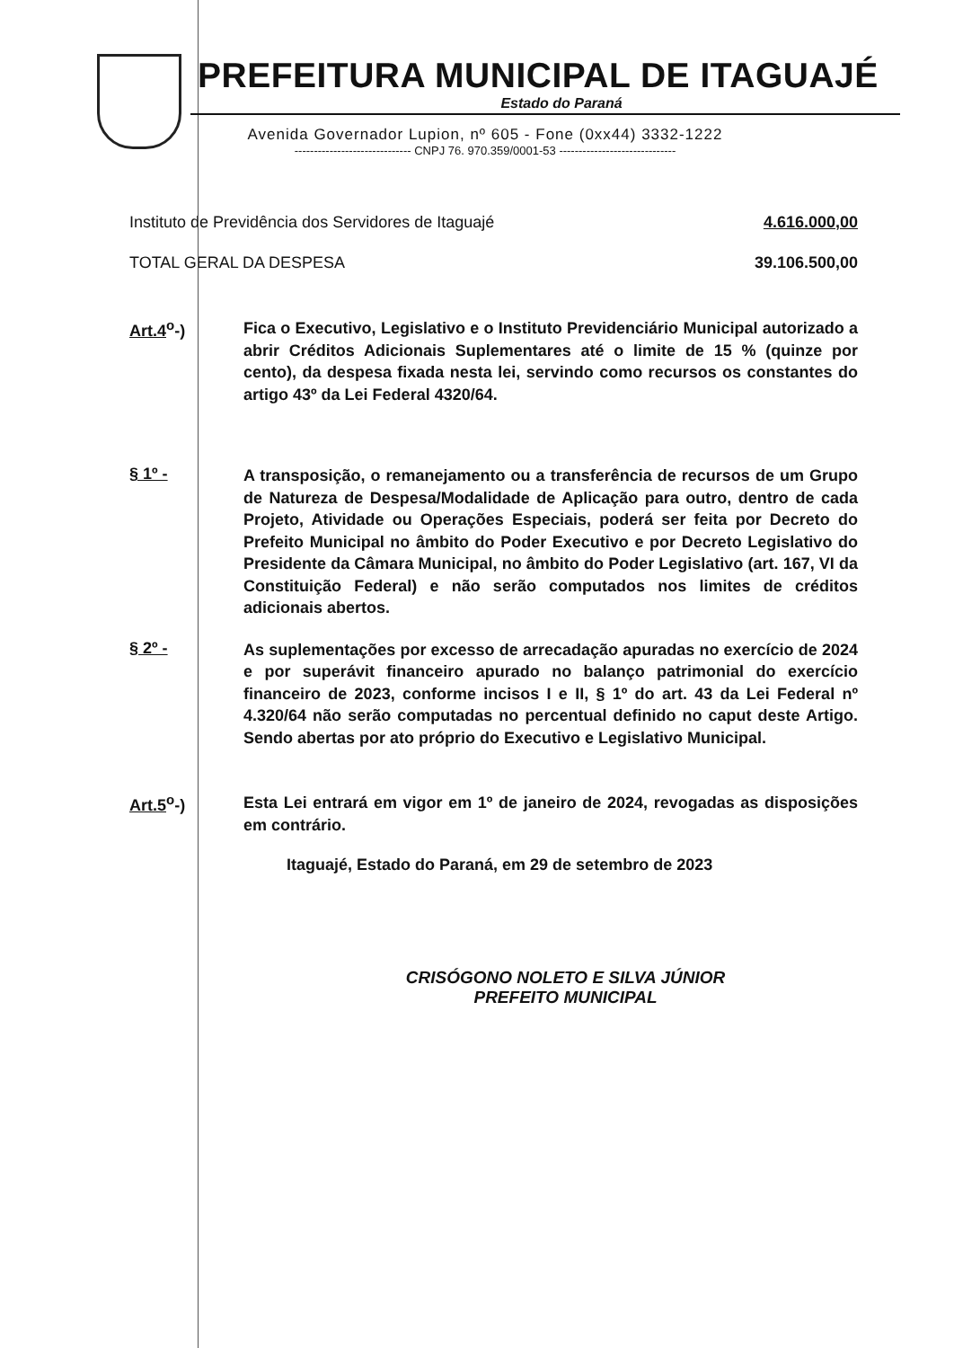PREFEITURA MUNICIPAL DE ITAGUAJÉ
Estado do Paraná
Avenida Governador Lupion, nº 605 - Fone (0xx44) 3332-1222
------------------------------ CNPJ 76. 970.359/0001-53 ------------------------------
Instituto de Previdência dos Servidores de Itaguajé 4.616.000,00
TOTAL GERAL DA DESPESA 39.106.500,00
Art.4<sup>o</sup>-)
Fica o Executivo, Legislativo e o Instituto Previdenciário Municipal autorizado a abrir Créditos Adicionais Suplementares até o limite de 15 % (quinze por cento), da despesa fixada nesta lei, servindo como recursos os constantes do artigo 43º da Lei Federal 4320/64.
§ 1º -
A transposição, o remanejamento ou a transferência de recursos de um Grupo de Natureza de Despesa/Modalidade de Aplicação para outro, dentro de cada Projeto, Atividade ou Operações Especiais, poderá ser feita por Decreto do Prefeito Municipal no âmbito do Poder Executivo e por Decreto Legislativo do Presidente da Câmara Municipal, no âmbito do Poder Legislativo (art. 167, VI da Constituição Federal) e não serão computados nos limites de créditos adicionais abertos.
§ 2º -
As suplementações por excesso de arrecadação apuradas no exercício de 2024 e por superávit financeiro apurado no balanço patrimonial do exercício financeiro de 2023, conforme incisos I e II, § 1º do art. 43 da Lei Federal nº 4.320/64 não serão computadas no percentual definido no caput deste Artigo. Sendo abertas por ato próprio do Executivo e Legislativo Municipal.
Art.5<sup>o</sup>-)
Esta Lei entrará em vigor em 1º de janeiro de 2024, revogadas as disposições em contrário.
Itaguajé, Estado do Paraná, em 29 de setembro de 2023
CRISÓGONO NOLETO E SILVA JÚNIOR
PREFEITO MUNICIPAL